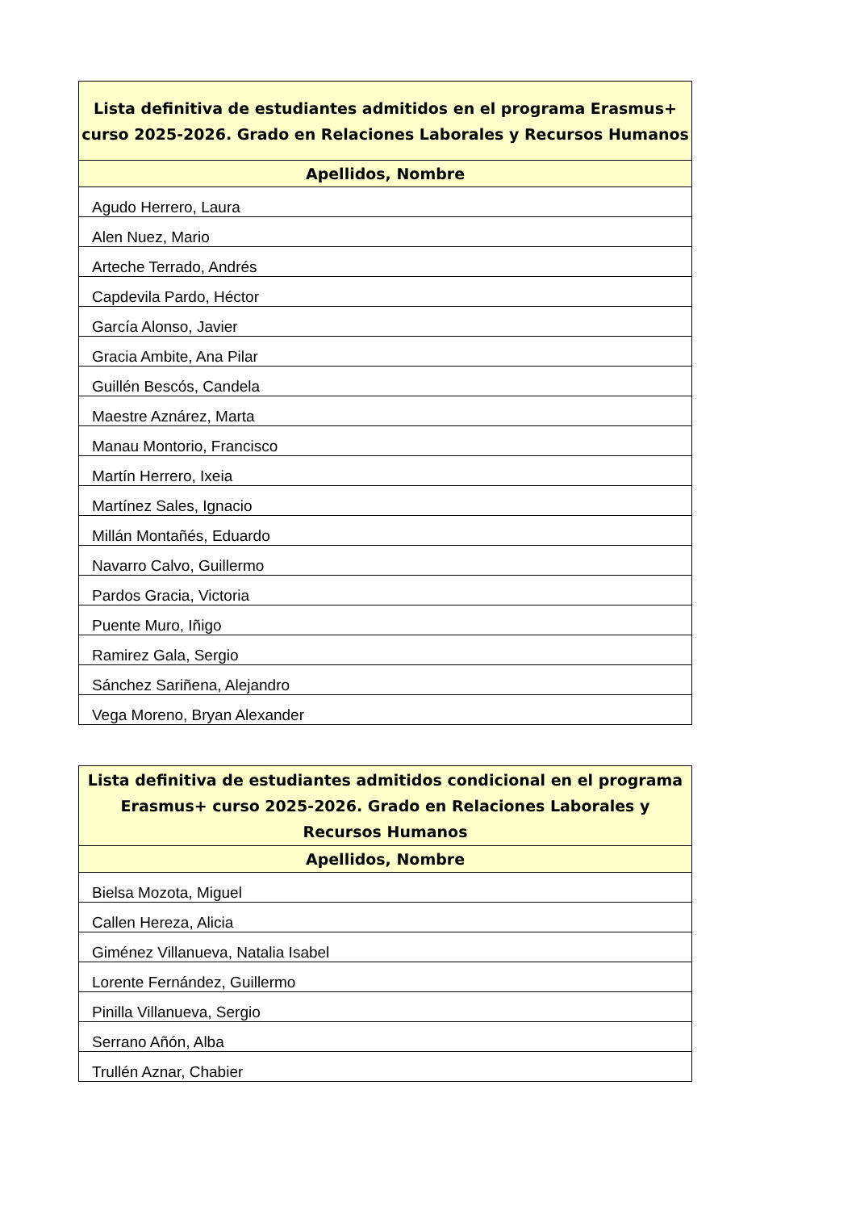| Lista definitiva de estudiantes admitidos en el programa Erasmus+ curso 2025-2026. Grado en Relaciones Laborales y Recursos Humanos |
| --- |
| Apellidos, Nombre |
| Agudo Herrero, Laura |
| Alen Nuez, Mario |
| Arteche Terrado, Andrés |
| Capdevila Pardo, Héctor |
| García Alonso, Javier |
| Gracia Ambite, Ana Pilar |
| Guillén Bescós, Candela |
| Maestre Aznárez, Marta |
| Manau Montorio, Francisco |
| Martín Herrero, Ixeia |
| Martínez Sales, Ignacio |
| Millán Montañés, Eduardo |
| Navarro Calvo, Guillermo |
| Pardos Gracia, Victoria |
| Puente Muro, Iñigo |
| Ramirez Gala, Sergio |
| Sánchez Sariñena, Alejandro |
| Vega Moreno, Bryan Alexander |
| Lista definitiva de estudiantes admitidos condicional en el programa Erasmus+ curso 2025-2026. Grado en Relaciones Laborales y Recursos Humanos |
| --- |
| Apellidos, Nombre |
| Bielsa Mozota, Miguel |
| Callen Hereza, Alicia |
| Giménez Villanueva, Natalia Isabel |
| Lorente Fernández, Guillermo |
| Pinilla Villanueva, Sergio |
| Serrano Añón, Alba |
| Trullén Aznar, Chabier |